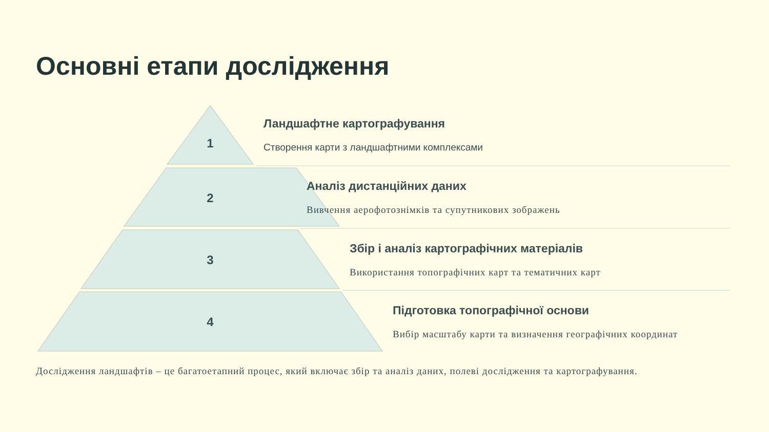Основні етапи дослідження
1
2
3
4
Ландшафтне картографування
Створення карти з ландшафтними комплексами
Аналіз дистанційних даних
Вивчення аерофотознімків та супутникових зображень
Збір і аналіз картографічних матеріалів
Використання топографічних карт та тематичних карт
Підготовка топографічної основи
Вибір масштабу карти та визначення географічних координат
Дослідження ландшафтів – це багатоетапний процес, який включає збір та аналіз даних, полеві дослідження та картографування.